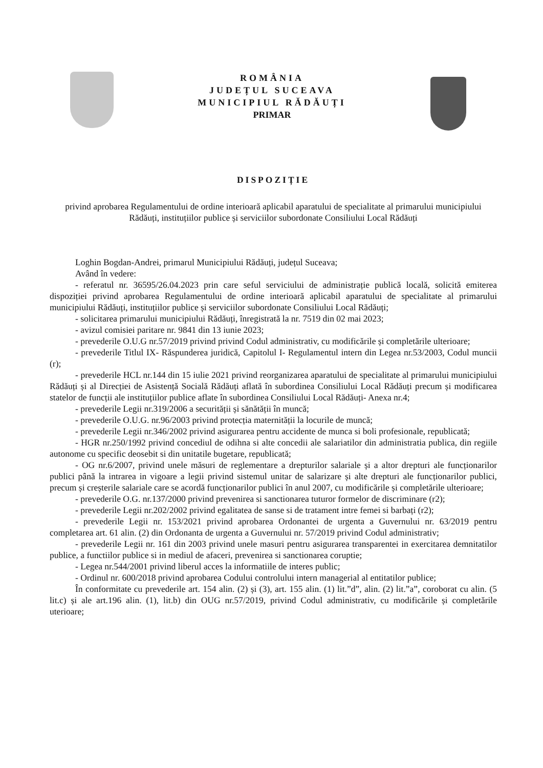ROMÂNIA
JUDEȚUL SUCEAVA
MUNICIPIUL RĂDĂUȚI
PRIMAR
DISPOZIȚIE
privind aprobarea Regulamentului de ordine interioară aplicabil aparatului de specialitate al primarului municipiului Rădăuți, instituțiilor publice și serviciilor subordonate Consiliului Local Rădăuți
Loghin Bogdan-Andrei, primarul Municipiului Rădăuți, județul Suceava;
Având în vedere:
- referatul nr. 36595/26.04.2023 prin care seful serviciului de administrație publică locală, solicită emiterea dispoziției privind aprobarea Regulamentului de ordine interioară aplicabil aparatului de specialitate al primarului municipiului Rădăuți, instituțiilor publice și serviciilor subordonate Consiliului Local Rădăuți;
- solicitarea primarului municipiului Rădăuți, înregistrată la nr. 7519 din 02 mai 2023;
- avizul comisiei paritare nr. 9841 din 13 iunie 2023;
- prevederile O.U.G nr.57/2019 privind privind Codul administrativ, cu modificările și completările ulterioare;
- prevederile Titlul IX- Răspunderea juridică, Capitolul I- Regulamentul intern din Legea nr.53/2003, Codul muncii (r);
- prevederile HCL nr.144 din 15 iulie 2021 privind reorganizarea aparatului de specialitate al primarului municipiului Rădăuți și al Direcției de Asistență Socială Rădăuți aflată în subordinea Consiliului Local Rădăuți precum și modificarea statelor de funcții ale instituțiilor publice aflate în subordinea Consiliului Local Rădăuți- Anexa nr.4;
- prevederile Legii nr.319/2006 a securității și sănătății în muncă;
- prevederile O.U.G. nr.96/2003 privind protecția maternității la locurile de muncă;
- prevederile Legii nr.346/2002 privind asigurarea pentru accidente de munca si boli profesionale, republicată;
- HGR nr.250/1992 privind concediul de odihna si alte concedii ale salariatilor din administratia publica, din regiile autonome cu specific deosebit si din unitatile bugetare, republicată;
- OG nr.6/2007, privind unele măsuri de reglementare a drepturilor salariale și a altor drepturi ale funcționarilor publici până la intrarea in vigoare a legii privind sistemul unitar de salarizare și alte drepturi ale funcționarilor publici, precum și creșterile salariale care se acordă funcționarilor publici în anul 2007, cu modificările și completările ulterioare;
- prevederile O.G. nr.137/2000 privind prevenirea si sanctionarea tuturor formelor de discriminare (r2);
- prevederile Legii nr.202/2002 privind egalitatea de sanse si de tratament intre femei si barbați (r2);
- prevederile Legii nr. 153/2021 privind aprobarea Ordonantei de urgenta a Guvernului nr. 63/2019 pentru completarea art. 61 alin. (2) din Ordonanta de urgenta a Guvernului nr. 57/2019 privind Codul administrativ;
- prevederile Legii nr. 161 din 2003 privind unele masuri pentru asigurarea transparentei in exercitarea demnitatilor publice, a functiilor publice si in mediul de afaceri, prevenirea si sanctionarea coruptie;
- Legea nr.544/2001 privind liberul acces la informatiile de interes public;
- Ordinul nr. 600/2018 privind aprobarea Codului controlului intern managerial al entitatilor publice;
În conformitate cu prevederile art. 154 alin. (2) și (3), art. 155 alin. (1) lit.”d”, alin. (2) lit.”a”, coroborat cu alin. (5 lit.c) și ale art.196 alin. (1), lit.b) din OUG nr.57/2019, privind Codul administrativ, cu modificările și completările uterioare;